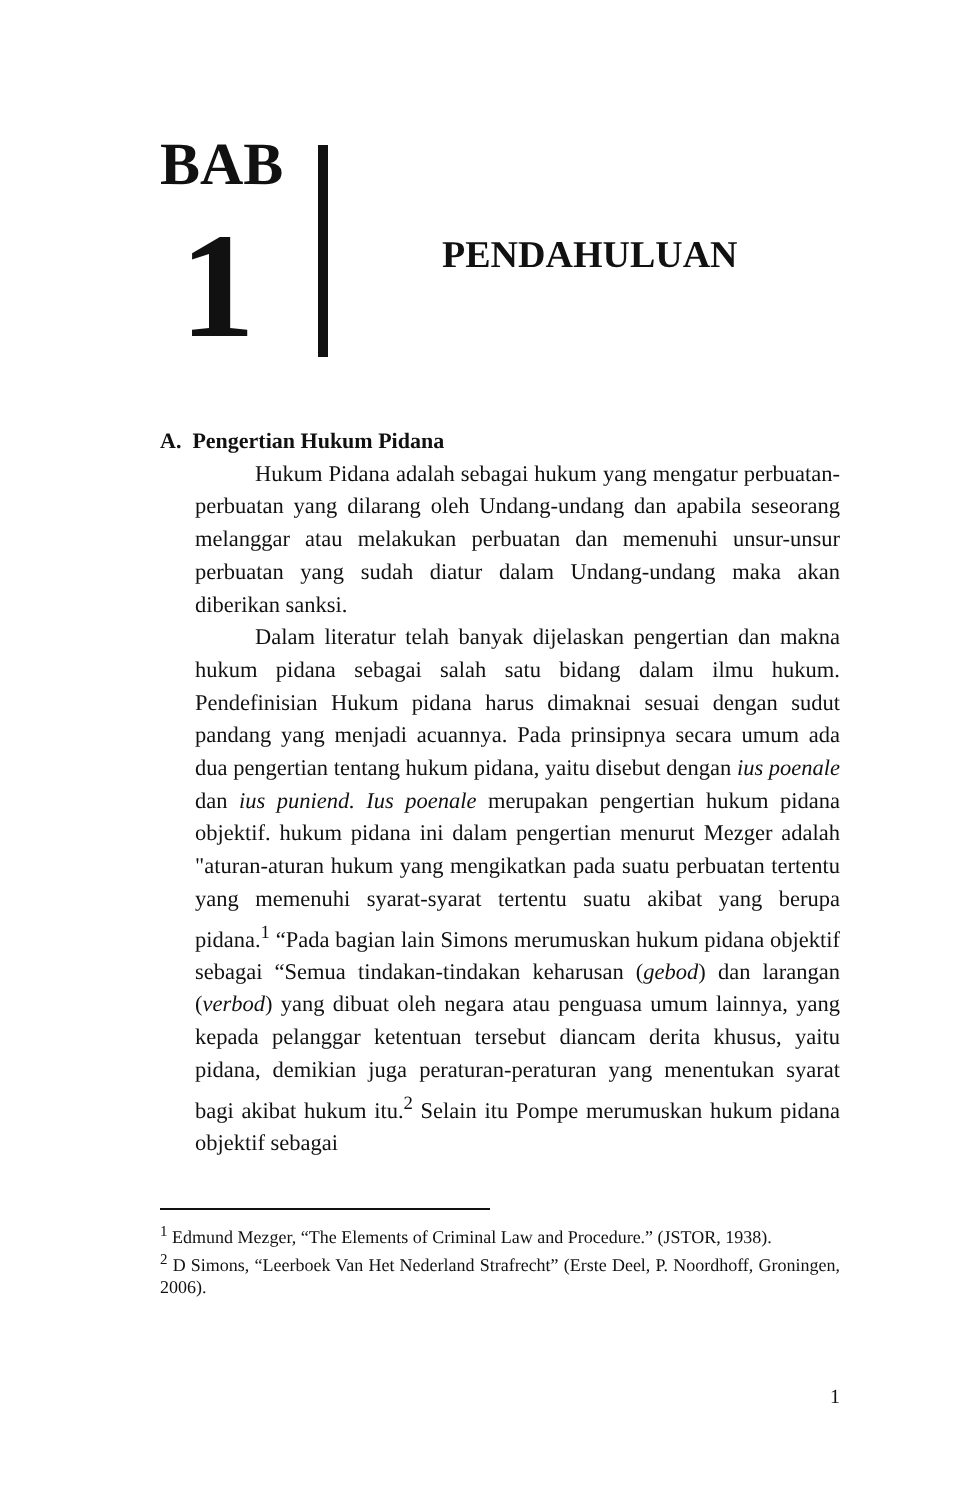BAB
1 PENDAHULUAN
A. Pengertian Hukum Pidana
Hukum Pidana adalah sebagai hukum yang mengatur perbuatan-perbuatan yang dilarang oleh Undang-undang dan apabila seseorang melanggar atau melakukan perbuatan dan memenuhi unsur-unsur perbuatan yang sudah diatur dalam Undang-undang maka akan diberikan sanksi.
Dalam literatur telah banyak dijelaskan pengertian dan makna hukum pidana sebagai salah satu bidang dalam ilmu hukum. Pendefinisian Hukum pidana harus dimaknai sesuai dengan sudut pandang yang menjadi acuannya. Pada prinsipnya secara umum ada dua pengertian tentang hukum pidana, yaitu disebut dengan ius poenale dan ius puniend. Ius poenale merupakan pengertian hukum pidana objektif. hukum pidana ini dalam pengertian menurut Mezger adalah "aturan-aturan hukum yang mengikatkan pada suatu perbuatan tertentu yang memenuhi syarat-syarat tertentu suatu akibat yang berupa pidana.<sup>1</sup> “Pada bagian lain Simons merumuskan hukum pidana objektif sebagai “Semua tindakan-tindakan keharusan (gebod) dan larangan (verbod) yang dibuat oleh negara atau penguasa umum lainnya, yang kepada pelanggar ketentuan tersebut diancam derita khusus, yaitu pidana, demikian juga peraturan-peraturan yang menentukan syarat bagi akibat hukum itu.<sup>2</sup> Selain itu Pompe merumuskan hukum pidana objektif sebagai
<sup>1</sup> Edmund Mezger, “The Elements of Criminal Law and Procedure.” (JSTOR, 1938).
<sup>2</sup> D Simons, “Leerboek Van Het Nederland Strafrecht” (Erste Deel, P. Noordhoff, Groningen, 2006).
1